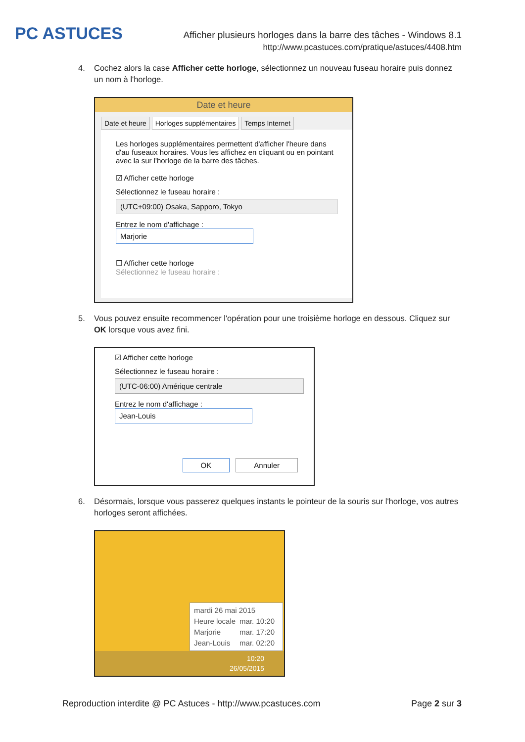PC ASTUCES
Afficher plusieurs horloges dans la barre des tâches - Windows 8.1
http://www.pcastuces.com/pratique/astuces/4408.htm
4. Cochez alors la case Afficher cette horloge, sélectionnez un nouveau fuseau horaire puis donnez un nom à l'horloge.
Date et heure
Date et heure Horloges supplémentaires Temps Internet
Les horloges supplémentaires permettent d'afficher l'heure dans d'au fuseaux horaires. Vous les affichez en cliquant ou en pointant avec la sur l'horloge de la barre des tâches.
☑ Afficher cette horloge
Sélectionnez le fuseau horaire :
(UTC+09:00) Osaka, Sapporo, Tokyo
Entrez le nom d'affichage :
Marjorie
☐ Afficher cette horloge
Sélectionnez le fuseau horaire :
5. Vous pouvez ensuite recommencer l'opération pour une troisième horloge en dessous. Cliquez sur OK lorsque vous avez fini.
☑ Afficher cette horloge
Sélectionnez le fuseau horaire :
(UTC-06:00) Amérique centrale
Entrez le nom d'affichage :
Jean-Louis
OK Annuler
6. Désormais, lorsque vous passerez quelques instants le pointeur de la souris sur l'horloge, vos autres horloges seront affichées.
mardi 26 mai 2015
| Heure locale | mar. 10:20 |
| Marjorie | mar. 17:20 |
| Jean-Louis | mar. 02:20 |
10:20
26/05/2015
Reproduction interdite @ PC Astuces - http://www.pcastuces.com Page 2 sur 3